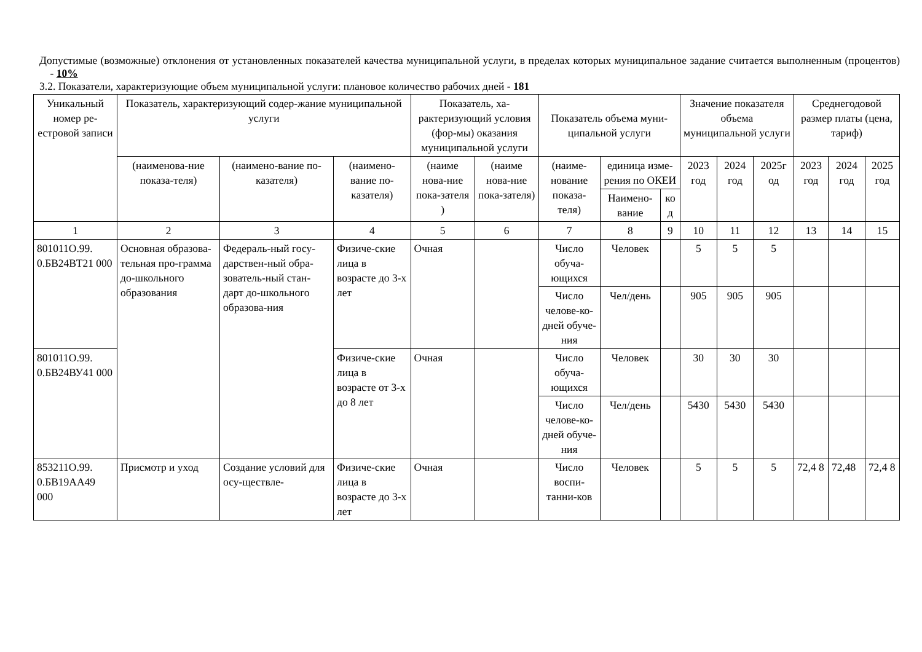Допустимые (возможные) отклонения от установленных показателей качества муниципальной услуги, в пределах которых муниципальное задание считается выполненным (процентов) - 10%
3.2. Показатели, характеризующие объем муниципальной услуги: плановое количество рабочих дней - 181
| Уникальный номер ре-естровой записи | Показатель, характеризующий содер-жание муниципальной услуги | | | Показатель, ха-рактеризующий условия (фор-мы) оказания муниципальной услуги | | Показатель объема муни-ципальной услуги | | | Значение показателя объема муниципальной услуги | | | Среднегодовой размер платы (цена, тариф) | | |
| --- | --- | --- | --- | --- | --- | --- | --- | --- | --- | --- | --- | --- | --- | --- |
| | (наименова-ние показа-теля) | (наимено-вание по-казателя) | (наимено-вание по-казателя) | (наиме нова-ние пока-зателя ) | (наиме нова-ние пока-зателя) | (наиме-нование показа-теля) | единица изме-рения по ОКЕИ | | 2023 год | 2024 год | 2025г од | 2023 год | 2024 год | 2025 год |
| | | | | | | | Наимено-вание | ко д | | | | | | |
| 1 | 2 | 3 | 4 | 5 | 6 | 7 | 8 | 9 | 10 | 11 | 12 | 13 | 14 | 15 |
| 801011О.99. 0.БВ24ВТ21 000 | Основная образова-тельная про-грамма до-школьного образования | Федераль-ный госу-дарствен-ный обра-зователь-ный стан-дарт до-школьного образова-ния | Физиче-ские лица в возрасте до 3-х лет | Очная | | Число обуча-ющихся | Человек | | 5 | 5 | 5 | | | |
| | | | | | | Число челове-ко-дней обуче-ния | Чел/день | | 905 | 905 | 905 | | | |
| 801011О.99. 0.БВ24ВУ41 000 | | | Физиче-ские лица в возрасте от 3-х до 8 лет | Очная | | Число обуча-ющихся | Человек | | 30 | 30 | 30 | | | |
| | | | | | | Число челове-ко-дней обуче-ния | Чел/день | | 5430 | 5430 | 5430 | | | |
| 853211О.99. 0.БВ19АА49 000 | Присмотр и уход | Создание условий для осу-ществле- | Физиче-ские лица в возрасте до 3-х лет | Очная | | Число воспи-танни-ков | Человек | | 5 | 5 | 5 | 72,4 8 | 72,48 | 72,4 8 |